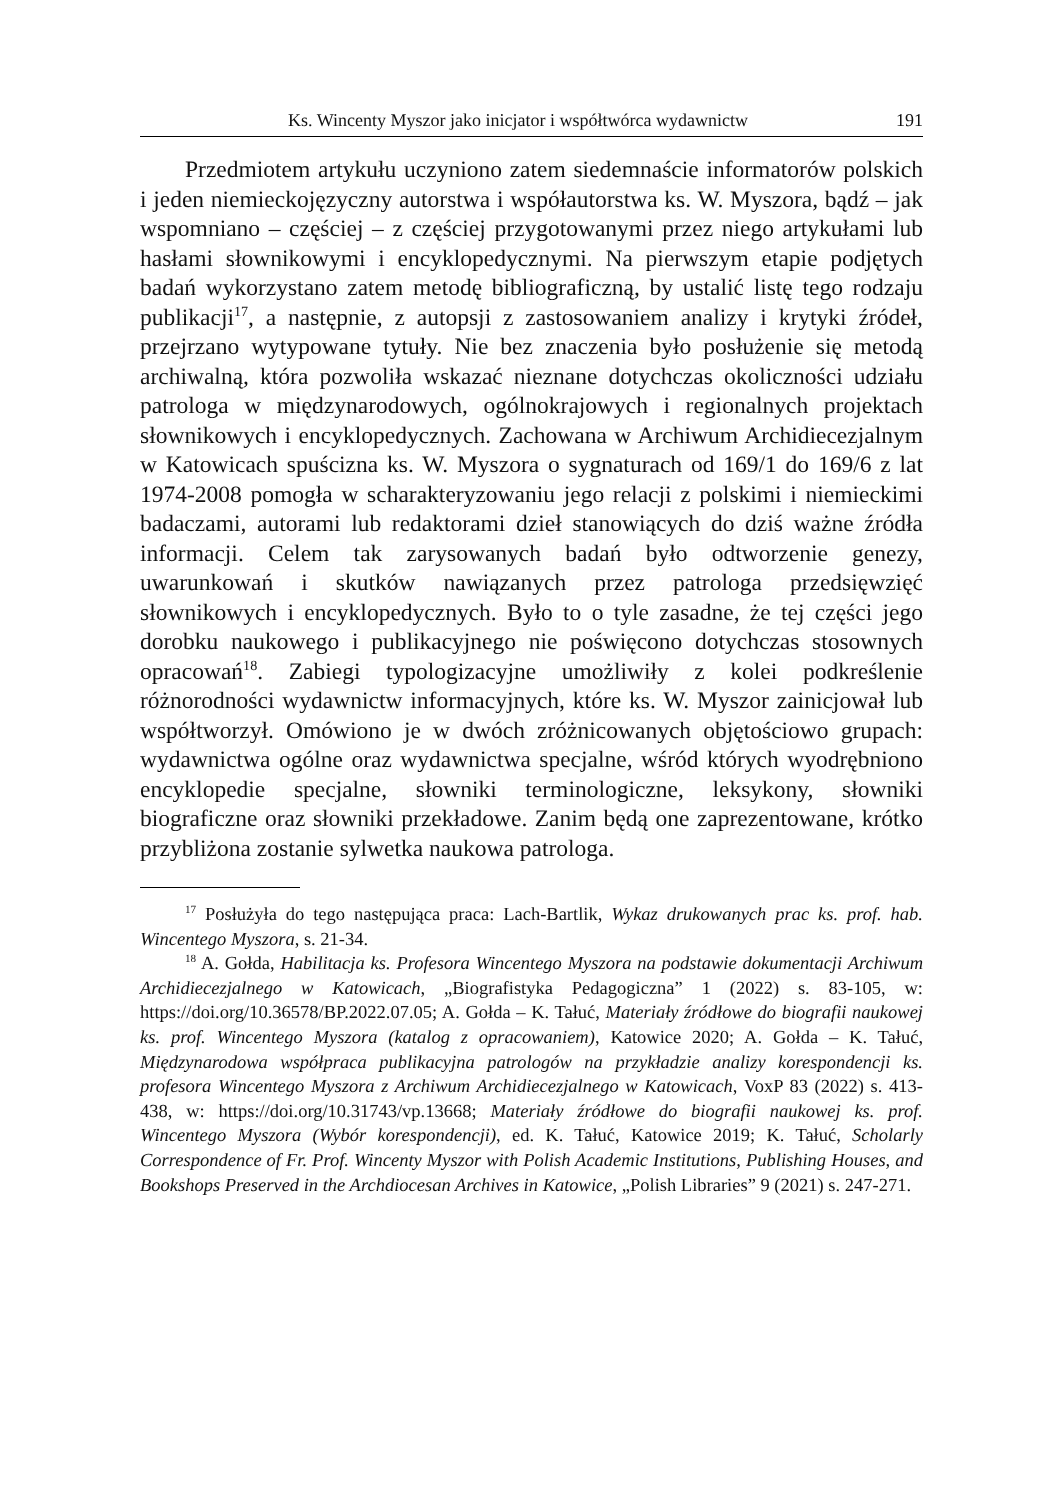Ks. Wincenty Myszor jako inicjator i współtwórca wydawnictw 191
Przedmiotem artykułu uczyniono zatem siedemnaście informatorów polskich i jeden niemieckojęzyczny autorstwa i współautorstwa ks. W. Myszora, bądź – jak wspomniano – częściej – z częściej przygotowanymi przez niego artykułami lub hasłami słownikowymi i encyklopedycznymi. Na pierwszym etapie podjętych badań wykorzystano zatem metodę bibliograficzną, by ustalić listę tego rodzaju publikacji<sup>17</sup>, a następnie, z autopsji z zastosowaniem analizy i krytyki źródeł, przejrzano wytypowane tytuły. Nie bez znaczenia było posłużenie się metodą archiwalną, która pozwoliła wskazać nieznane dotychczas okoliczności udziału patrologa w międzynarodowych, ogólnokrajowych i regionalnych projektach słownikowych i encyklopedycznych. Zachowana w Archiwum Archidiecezjalnym w Katowicach spuścizna ks. W. Myszora o sygnaturach od 169/1 do 169/6 z lat 1974-2008 pomogła w scharakteryzowaniu jego relacji z polskimi i niemieckimi badaczami, autorami lub redaktorami dzieł stanowiących do dziś ważne źródła informacji. Celem tak zarysowanych badań było odtworzenie genezy, uwarunkowań i skutków nawiązanych przez patrologa przedsięwzięć słownikowych i encyklopedycznych. Było to o tyle zasadne, że tej części jego dorobku naukowego i publikacyjnego nie poświęcono dotychczas stosownych opracowań<sup>18</sup>. Zabiegi typologizacyjne umożliwiły z kolei podkreślenie różnorodności wydawnictw informacyjnych, które ks. W. Myszor zainicjował lub współtworzył. Omówiono je w dwóch zróżnicowanych objętościowo grupach: wydawnictwa ogólne oraz wydawnictwa specjalne, wśród których wyodrębniono encyklopedie specjalne, słowniki terminologiczne, leksykony, słowniki biograficzne oraz słowniki przekładowe. Zanim będą one zaprezentowane, krótko przybliżona zostanie sylwetka naukowa patrologa.
<sup>17</sup> Posłużyła do tego następująca praca: Lach-Bartlik, Wykaz drukowanych prac ks. prof. hab. Wincentego Myszora, s. 21-34.
<sup>18</sup> A. Gołda, Habilitacja ks. Profesora Wincentego Myszora na podstawie dokumentacji Archiwum Archidiecezjalnego w Katowicach, „Biografistyka Pedagogiczna” 1 (2022) s. 83-105, w: https://doi.org/10.36578/BP.2022.07.05; A. Gołda – K. Tałuć, Materiały źródłowe do biografii naukowej ks. prof. Wincentego Myszora (katalog z opracowaniem), Katowice 2020; A. Gołda – K. Tałuć, Międzynarodowa współpraca publikacyjna patrologów na przykładzie analizy korespondencji ks. profesora Wincentego Myszora z Archiwum Archidiecezjalnego w Katowicach, VoxP 83 (2022) s. 413-438, w: https://doi.org/10.31743/vp.13668; Materiały źródłowe do biografii naukowej ks. prof. Wincentego Myszora (Wybór korespondencji), ed. K. Tałuć, Katowice 2019; K. Tałuć, Scholarly Correspondence of Fr. Prof. Wincenty Myszor with Polish Academic Institutions, Publishing Houses, and Bookshops Preserved in the Archdiocesan Archives in Katowice, „Polish Libraries” 9 (2021) s. 247-271.